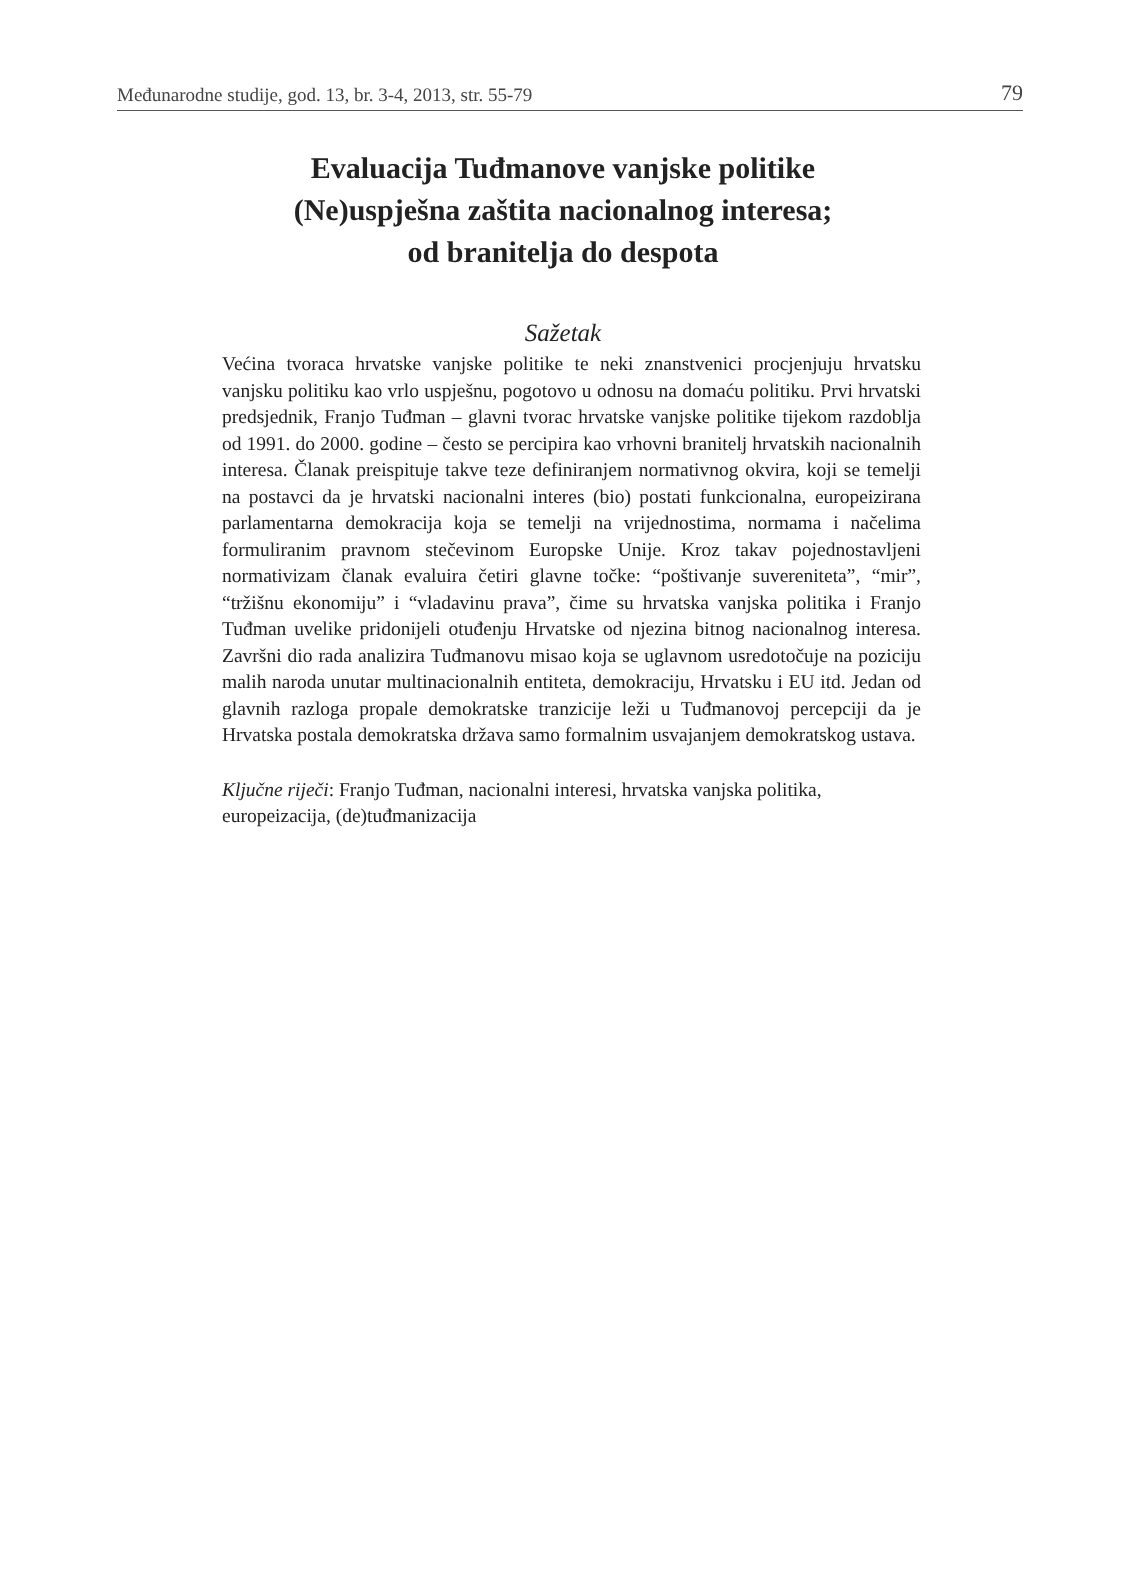Međunarodne studije, god. 13, br. 3-4, 2013, str. 55-79 79
Evaluacija Tuđmanove vanjske politike
(Ne)uspješna zaštita nacionalnog interesa;
od branitelja do despota
Sažetak
Većina tvoraca hrvatske vanjske politike te neki znanstvenici procjenjuju hrvatsku vanjsku politiku kao vrlo uspješnu, pogotovo u odnosu na domaću politiku. Prvi hrvatski predsjednik, Franjo Tuđman – glavni tvorac hrvatske vanjske politike tijekom razdoblja od 1991. do 2000. godine – često se percipira kao vrhovni branitelj hrvatskih nacionalnih interesa. Članak preispituje takve teze definiranjem normativnog okvira, koji se temelji na postavci da je hrvatski nacionalni interes (bio) postati funkcionalna, europeizirana parlamentarna demokracija koja se temelji na vrijednostima, normama i načelima formuliranim pravnom stečevinom Europske Unije. Kroz takav pojednostavljeni normativizam članak evaluira četiri glavne točke: “poštivanje suvereniteta”, “mir”, “tržišnu ekonomiju” i “vladavinu prava”, čime su hrvatska vanjska politika i Franjo Tuđman uvelike pridonijeli otuđenju Hrvatske od njezina bitnog nacionalnog interesa. Završni dio rada analizira Tuđmanovu misao koja se uglavnom usredotočuje na poziciju malih naroda unutar multinacionalnih entiteta, demokraciju, Hrvatsku i EU itd. Jedan od glavnih razloga propale demokratske tranzicije leži u Tuđmanovoj percepciji da je Hrvatska postala demokratska država samo formalnim usvajanjem demokratskog ustava.
Ključne riječi: Franjo Tuđman, nacionalni interesi, hrvatska vanjska politika, europeizacija, (de)tuđmanizacija